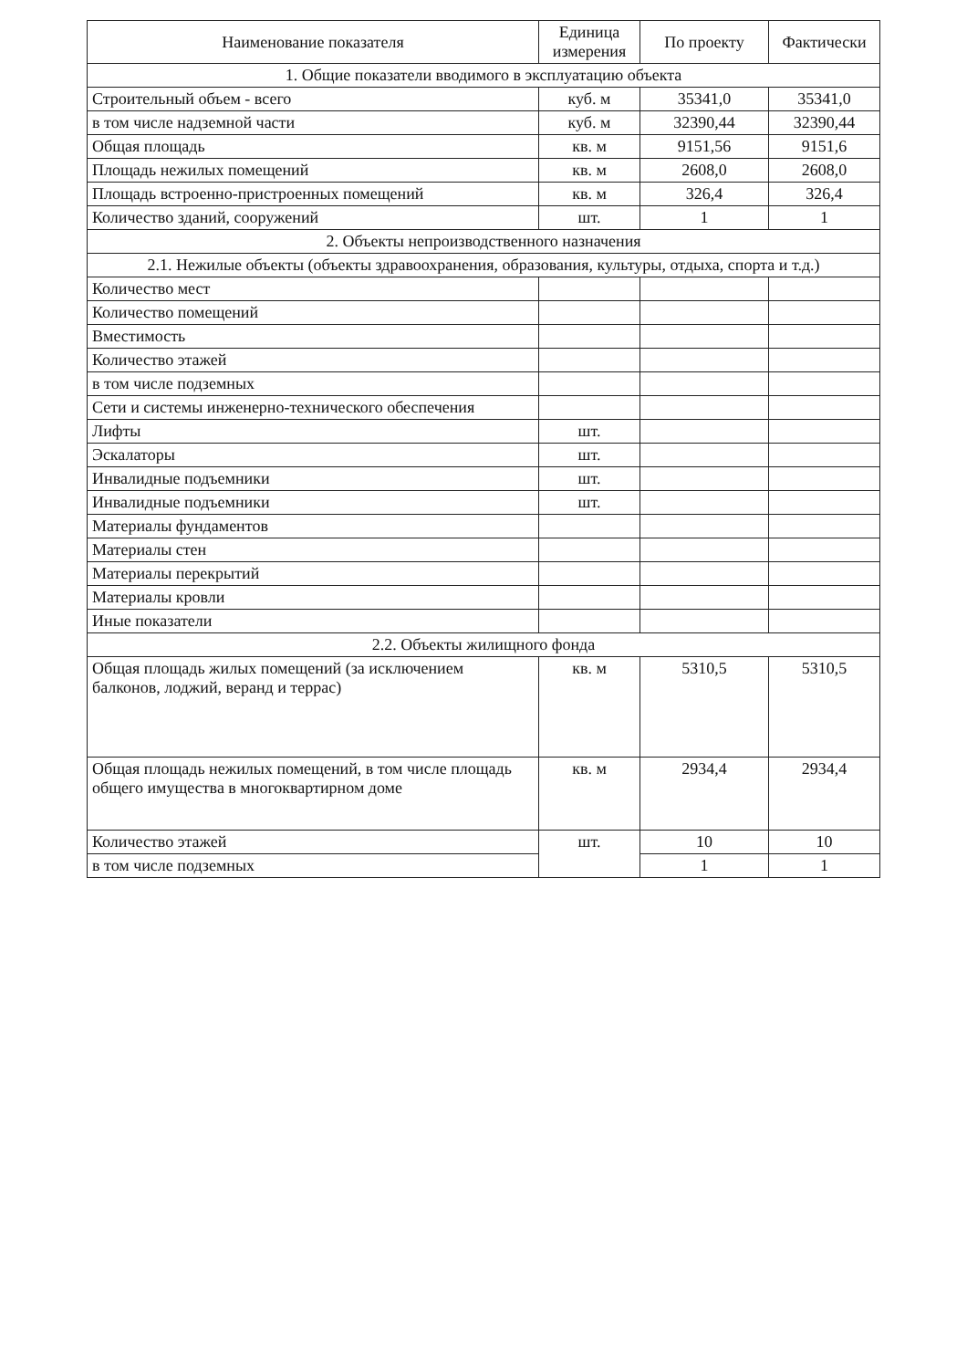| Наименование показателя | Единица измерения | По проекту | Фактически |
| --- | --- | --- | --- |
| 1. Общие показатели вводимого в эксплуатацию объекта | | | |
| Строительный объем - всего | куб. м | 35341,0 | 35341,0 |
| в том числе надземной части | куб. м | 32390,44 | 32390,44 |
| Общая площадь | кв. м | 9151,56 | 9151,6 |
| Площадь нежилых помещений | кв. м | 2608,0 | 2608,0 |
| Площадь встроенно-пристроенных помещений | кв. м | 326,4 | 326,4 |
| Количество зданий, сооружений | шт. | 1 | 1 |
| 2. Объекты непроизводственного назначения | | | |
| 2.1. Нежилые объекты (объекты здравоохранения, образования, культуры, отдыха, спорта и т.д.) | | | |
| Количество мест | | | |
| Количество помещений | | | |
| Вместимость | | | |
| Количество этажей | | | |
| в том числе подземных | | | |
| Сети и системы инженерно-технического обеспечения | | | |
| Лифты | шт. | | |
| Эскалаторы | шт. | | |
| Инвалидные подъемники | шт. | | |
| Инвалидные подъемники | шт. | | |
| Материалы фундаментов | | | |
| Материалы стен | | | |
| Материалы перекрытий | | | |
| Материалы кровли | | | |
| Иные показатели | | | |
| 2.2. Объекты жилищного фонда | | | |
| Общая площадь жилых помещений (за исключением балконов, лоджий, веранд и террас) | кв. м | 5310,5 | 5310,5 |
| Общая площадь нежилых помещений, в том числе площадь общего имущества в многоквартирном доме | кв. м | 2934,4 | 2934,4 |
| Количество этажей | шт. | 10 | 10 |
| в том числе подземных | | 1 | 1 |